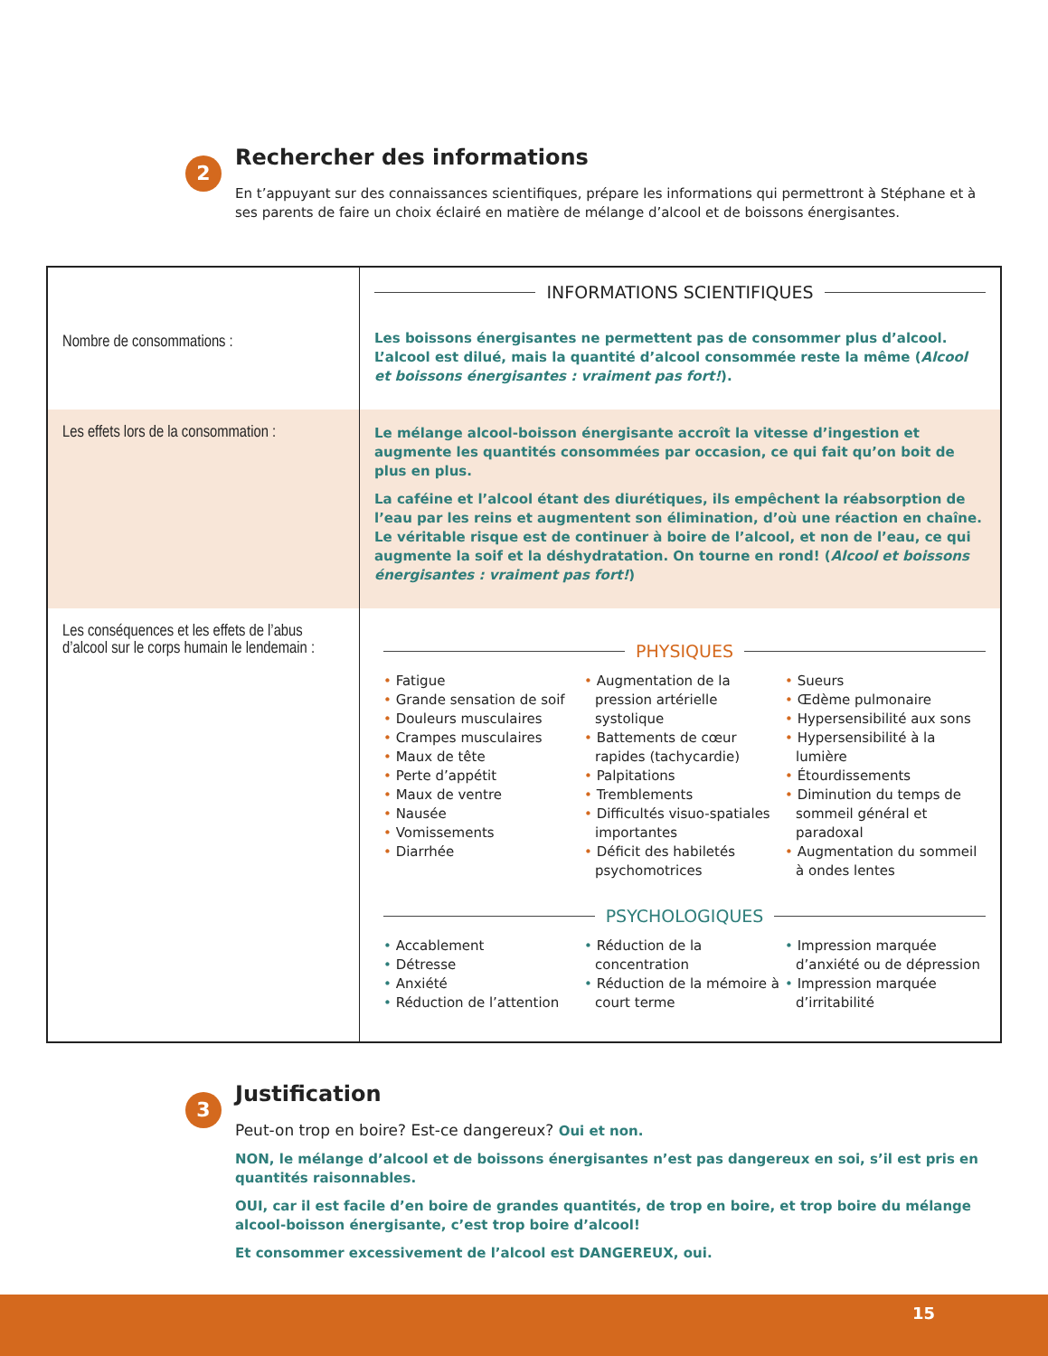2
Rechercher des informations
En t’appuyant sur des connaissances scientifiques, prépare les informations qui permettront à Stéphane et à ses parents de faire un choix éclairé en matière de mélange d’alcool et de boissons énergisantes.
| Nombre de consommations : | INFORMATIONS SCIENTIFIQUES Les boissons énergisantes ne permettent pas de consommer plus d’alcool. L’alcool est dilué, mais la quantité d’alcool consommée reste la même ( Alcool et boissons énergisantes : vraiment pas fort! ). |
| Les effets lors de la consommation : | Le mélange alcool-boisson énergisante accroît la vitesse d’ingestion et augmente les quantités consommées par occasion, ce qui fait qu’on boit de plus en plus. La caféine et l’alcool étant des diurétiques, ils empêchent la réabsorption de l’eau par les reins et augmentent son élimination, d’où une réaction en chaîne. Le véritable risque est de continuer à boire de l’alcool, et non de l’eau, ce qui augmente la soif et la déshydratation. On tourne en rond! ( Alcool et boissons énergisantes : vraiment pas fort! ) |
| Les conséquences et les effets de l’abus d’alcool sur le corps humain le lendemain : | PHYSIQUES • Fatigue • Grande sensation de soif • Douleurs musculaires • Crampes musculaires • Maux de tête • Perte d’appétit • Maux de ventre • Nausée • Vomissements • Diarrhée • Augmentation de la pression artérielle systolique • Battements de cœur rapides (tachycardie) • Palpitations • Tremblements • Difficultés visuo-spatiales importantes • Déficit des habiletés psychomotrices • Sueurs • Œdème pulmonaire • Hypersensibilité aux sons • Hypersensibilité à la lumière • Étourdissements • Diminution du temps de sommeil général et paradoxal • Augmentation du sommeil à ondes lentes PSYCHOLOGIQUES • Accablement • Détresse • Anxiété • Réduction de l’attention • Réduction de la concentration • Réduction de la mémoire à court terme • Impression marquée d’anxiété ou de dépression • Impression marquée d’irritabilité |
3
Justification
Peut-on trop en boire? Est-ce dangereux? Oui et non.
NON, le mélange d’alcool et de boissons énergisantes n’est pas dangereux en soi, s’il est pris en quantités raisonnables.
OUI, car il est facile d’en boire de grandes quantités, de trop en boire, et trop boire du mélange alcool-boisson énergisante, c’est trop boire d’alcool!
Et consommer excessivement de l’alcool est DANGEREUX, oui.
15